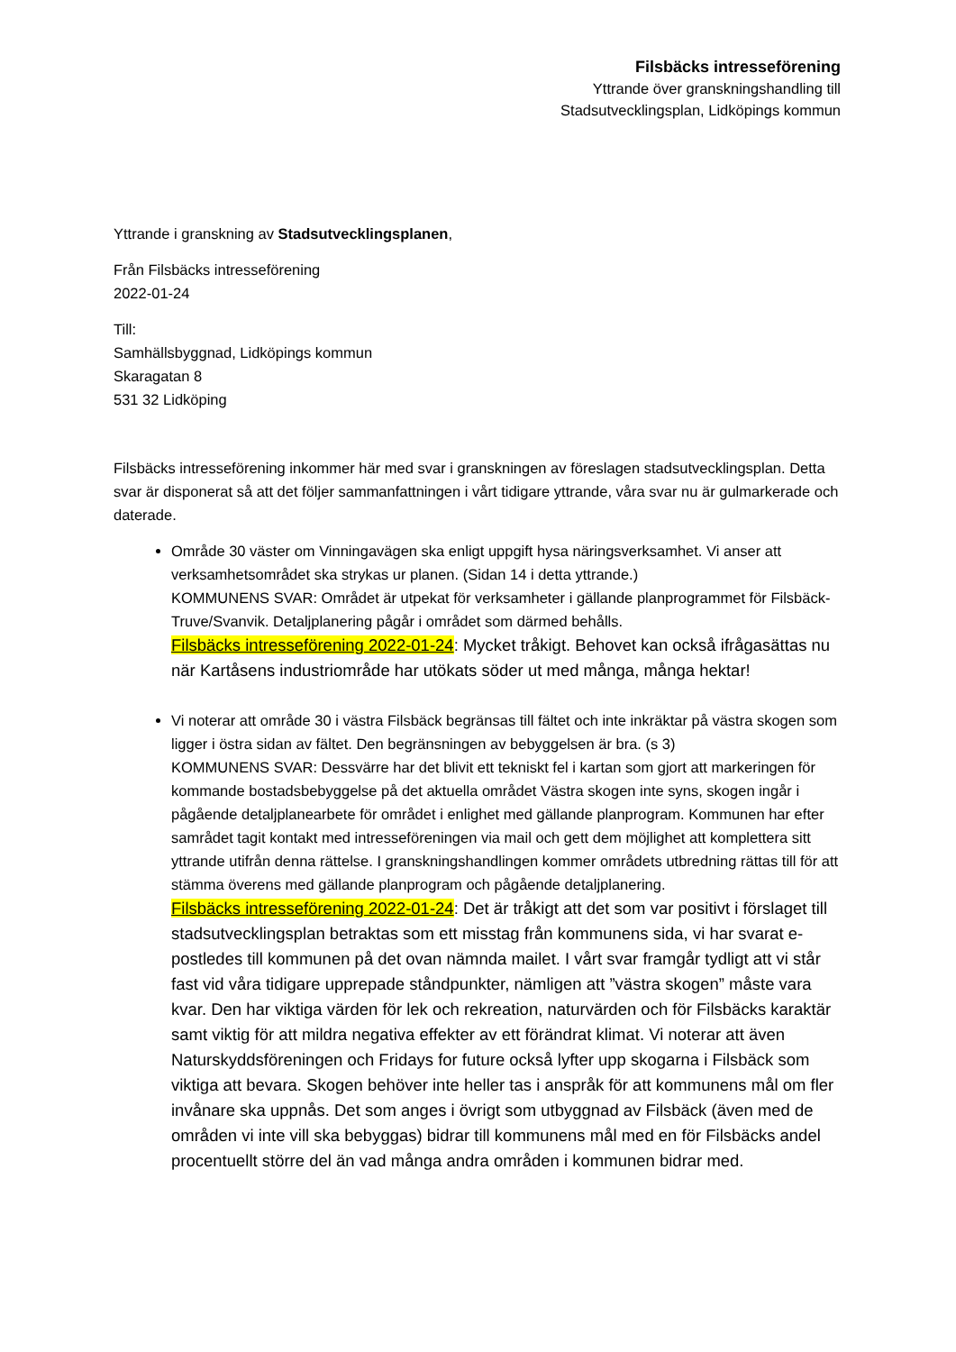Filsbäcks intresseförening
Yttrande över granskningshandling till
Stadsutvecklingsplan, Lidköpings kommun
Yttrande i granskning av Stadsutvecklingsplanen,
Från Filsbäcks intresseförening
2022-01-24
Till:
Samhällsbyggnad, Lidköpings kommun
Skaragatan 8
531 32 Lidköping
Filsbäcks intresseförening inkommer här med svar i granskningen av föreslagen stadsutvecklingsplan. Detta svar är disponerat så att det följer sammanfattningen i vårt tidigare yttrande, våra svar nu är gulmarkerade och daterade.
Område 30 väster om Vinningavägen ska enligt uppgift hysa näringsverksamhet. Vi anser att verksamhetsområdet ska strykas ur planen. (Sidan 14 i detta yttrande.)
KOMMUNENS SVAR: Området är utpekat för verksamheter i gällande planprogrammet för Filsbäck-Truve/Svanvik. Detaljplanering pågår i området som därmed behålls.
Filsbäcks intresseförening 2022-01-24: Mycket tråkigt. Behovet kan också ifrågasättas nu när Kartåsens industriområde har utökats söder ut med många, många hektar!
Vi noterar att område 30 i västra Filsbäck begränsas till fältet och inte inkräktar på västra skogen som ligger i östra sidan av fältet. Den begränsningen av bebyggelsen är bra. (s 3)
KOMMUNENS SVAR: Dessvärre har det blivit ett tekniskt fel i kartan som gjort att markeringen för kommande bostadsbebyggelse på det aktuella området Västra skogen inte syns, skogen ingår i pågående detaljplanearbete för området i enlighet med gällande planprogram. Kommunen har efter samrådet tagit kontakt med intresseföreningen via mail och gett dem möjlighet att komplettera sitt yttrande utifrån denna rättelse. I granskningshandlingen kommer områdets utbredning rättas till för att stämma överens med gällande planprogram och pågående detaljplanering.
Filsbäcks intresseförening 2022-01-24: Det är tråkigt att det som var positivt i förslaget till stadsutvecklingsplan betraktas som ett misstag från kommunens sida, vi har svarat e-postledes till kommunen på det ovan nämnda mailet. I vårt svar framgår tydligt att vi står fast vid våra tidigare upprepade ståndpunkter, nämligen att ”västra skogen” måste vara kvar. Den har viktiga värden för lek och rekreation, naturvärden och för Filsbäcks karaktär samt viktig för att mildra negativa effekter av ett förändrat klimat. Vi noterar att även Naturskyddsföreningen och Fridays for future också lyfter upp skogarna i Filsbäck som viktiga att bevara. Skogen behöver inte heller tas i anspråk för att kommunens mål om fler invånare ska uppnås. Det som anges i övrigt som utbyggnad av Filsbäck (även med de områden vi inte vill ska bebyggas) bidrar till kommunens mål med en för Filsbäcks andel procentuellt större del än vad många andra områden i kommunen bidrar med.